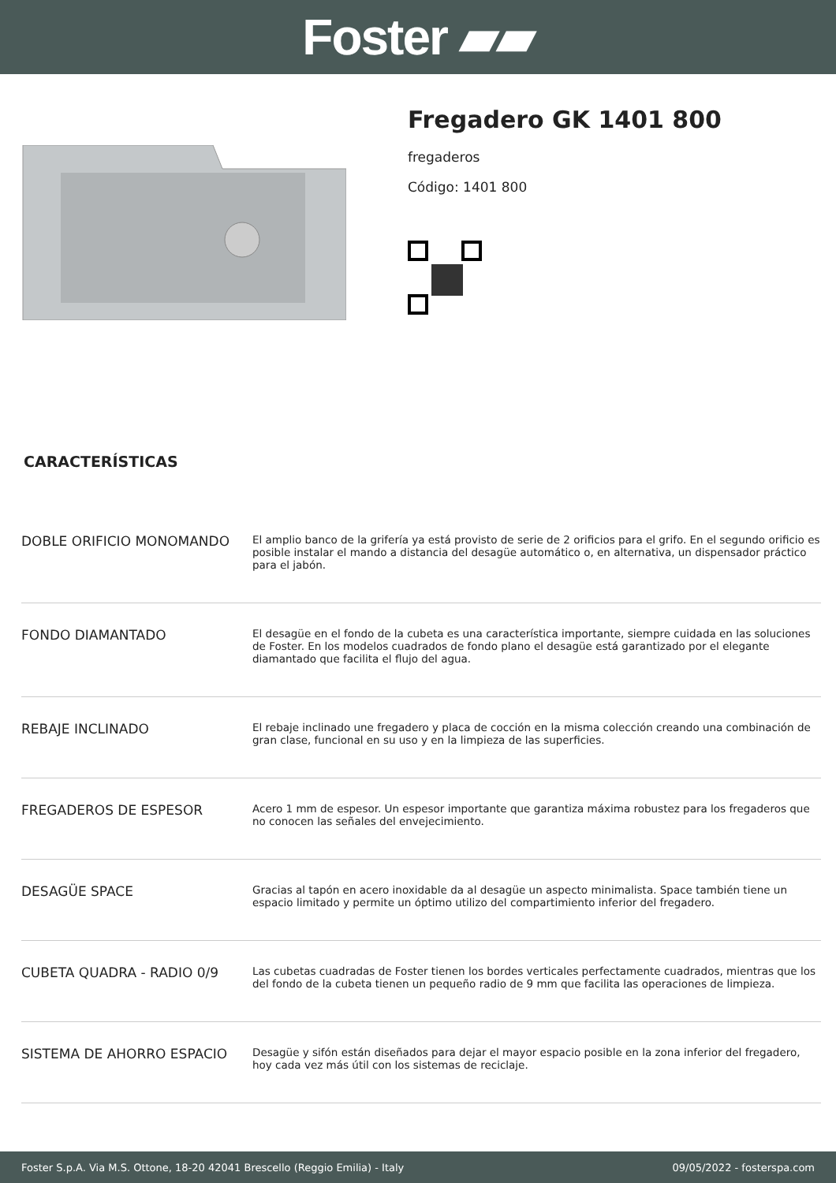Foster ▰▰
Fregadero GK 1401 800
fregaderos
Código: 1401 800
CARACTERÍSTICAS
| DOBLE ORIFICIO MONOMANDO | El amplio banco de la grifería ya está provisto de serie de 2 orificios para el grifo. En el segundo orificio es posible instalar el mando a distancia del desagüe automático o, en alternativa, un dispensador práctico para el jabón. |
| FONDO DIAMANTADO | El desagüe en el fondo de la cubeta es una característica importante, siempre cuidada en las soluciones de Foster. En los modelos cuadrados de fondo plano el desagüe está garantizado por el elegante diamantado que facilita el flujo del agua. |
| REBAJE INCLINADO | El rebaje inclinado une fregadero y placa de cocción en la misma colección creando una combinación de gran clase, funcional en su uso y en la limpieza de las superficies. |
| FREGADEROS DE ESPESOR | Acero 1 mm de espesor. Un espesor importante que garantiza máxima robustez para los fregaderos que no conocen las señales del envejecimiento. |
| DESAGÜE SPACE | Gracias al tapón en acero inoxidable da al desagüe un aspecto minimalista. Space también tiene un espacio limitado y permite un óptimo utilizo del compartimiento inferior del fregadero. |
| CUBETA QUADRA - RADIO 0/9 | Las cubetas cuadradas de Foster tienen los bordes verticales perfectamente cuadrados, mientras que los del fondo de la cubeta tienen un pequeño radio de 9 mm que facilita las operaciones de limpieza. |
| SISTEMA DE AHORRO ESPACIO | Desagüe y sifón están diseñados para dejar el mayor espacio posible en la zona inferior del fregadero, hoy cada vez más útil con los sistemas de reciclaje. |
Foster S.p.A. Via M.S. Ottone, 18-20 42041 Brescello (Reggio Emilia) - Italy 09/05/2022 - fosterspa.com